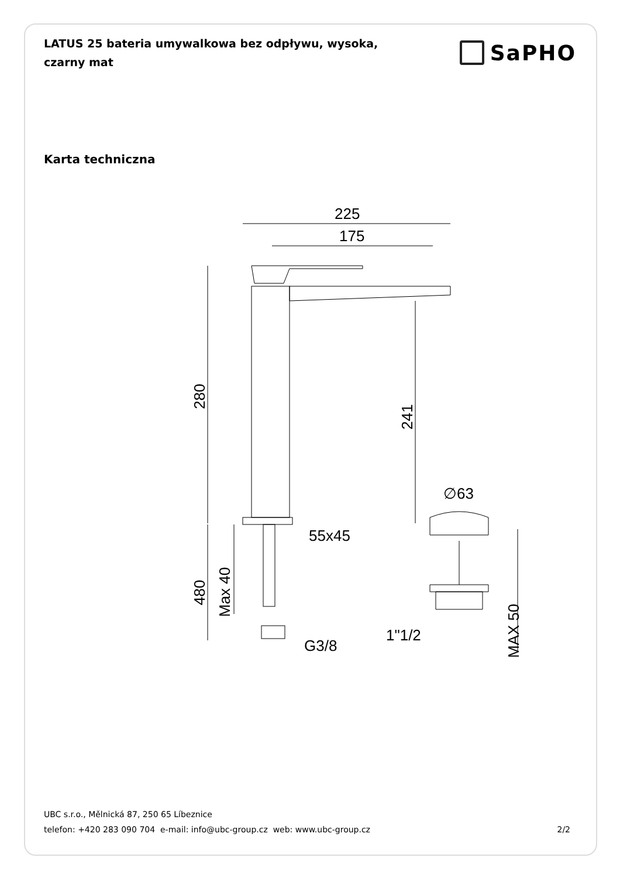LATUS 25 bateria umywalkowa bez odpływu, wysoka, czarny mat
SaPHO
Karta techniczna
225
175
280
241
∅63
55x45
480
Max 40
G3/8
1"1/2
MAX 50
UBC s.r.o., Mělnická 87, 250 65 Líbeznice
telefon: +420 283 090 704 e-mail: info@ubc-group.cz web: www.ubc-group.cz
2/2